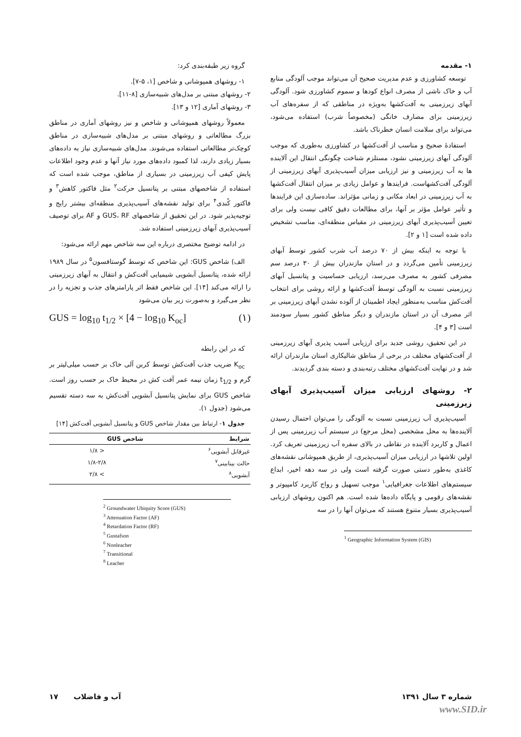۱- مقدمه
توسعه کشاورزی و عدم مدیریت صحیح آن می‌تواند موجب آلودگی منابع آب و خاک ناشی از مصرف انواع کودها و سموم کشاورزی شود. آلودگی آبهای زیرزمینی به آفت‌کشها به‌ویژه در مناطقی که از سفره‌های آب زیرزمینی برای مصارف خانگی (مخصوصاً شرب) استفاده می‌شود، می‌تواند برای سلامت انسان خطرناک باشد.
استفادهٔ صحیح و مناسب از آفت‌کشها در کشاورزی به‌طوری که موجب آلودگی آبهای زیرزمینی نشود، مستلزم شناخت چگونگی انتقال این آلاینده ها به آب زیرزمینی و نیز ارزیابی میزان آسیب‌پذیری آبهای زیرزمینی از آلودگی آفت‌کشهاست. فرایندها و عوامل زیادی بر میزان انتقال آفت‌کشها به آب زیرزمینی در ابعاد مکانی و زمانی مؤثراند. ساده‌سازی این فرایندها و تأثیر عوامل مؤثر بر آنها، برای مطالعات دقیق کافی نیست ولی برای تعیین آسیب‌پذیری آبهای زیرزمینی در مقیاس منطقه‌ای، مناسب تشخیص داده شده است [۱ و ۲].
با توجه به اینکه بیش از ۷۰ درصد آب شرب کشور توسط آبهای زیرزمینی تأمین می‌گردد و در استان مازندران بیش از ۳۰ درصد سم مصرفی کشور به مصرف می‌رسد، ارزیابی حساسیت و پتانسیل آبهای زیرزمینی نسبت به آلودگی توسط آفت‌کشها و ارائه روشی برای انتخاب آفت‌کش مناسب به‌منظور ایجاد اطمینان از آلوده نشدن آبهای زیرزمینی بر اثر مصرف آن در استان مازندران و دیگر مناطق کشور بسیار سودمند است [۳ و ۴].
در این تحقیق، روشی جدید برای ارزیابی آسیب پذیری آبهای زیرزمینی از آفت‌کشهای مختلف در برخی از مناطق شالیکاری استان مازندران ارائه شد و در نهایت آفت‌کشهای مختلف رتبه‌بندی و دسته بندی گردیدند.
۲- روشهای ارزیابی میزان آسیب‌پذیری آبهای زیرزمینی
آسیب‌پذیری آب زیرزمینی نسبت به آلودگی را می‌توان احتمال رسیدن آلاینده‌ها به محل مشخصی (محل مرجع) در سیستم آب زیرزمینی پس از اعمال و کاربرد آلاینده در نقاطی در بالای سفره آب زیرزمینی تعریف کرد. اولین تلاشها در ارزیابی میزان آسیب‌پذیری، از طریق همپوشانی نقشه‌های کاغذی به‌طور دستی صورت گرفته است ولی در سه دهه اخیر، ابداع سیستم‌های اطلاعات جغرافیایی<sup>۱</sup> موجب تسهیل و رواج کاربرد کامپیوتر و نقشه‌های رقومی و پایگاه داده‌ها شده است. هم اکنون روشهای ارزیابی آسیب‌پذیری بسیار متنوع هستند که می‌توان آنها را در سه
<sup>1</sup> Geographic Information System (GIS)
گروه زیر طبقه‌بندی کرد:
۱- روشهای همپوشانی و شاخص [۱، ۵-۷].
۲- روشهای مبتنی بر مدل‌های شبیه‌سازی [۸-۱۱].
۳- روشهای آماری [۱۲ و ۱۳].
معمولاً روشهای همپوشانی و شاخص و نیز روشهای آماری در مناطق بزرگ مطالعاتی و روشهای مبتنی بر مدل‌های شبیه‌سازی در مناطق کوچک‌تر مطالعاتی استفاده می‌شوند. مدل‌های شبیه‌سازی نیاز به داده‌های بسیار زیادی دارند، لذا کمبود داده‌های مورد نیاز آنها و عدم وجود اطلاعات پایش کیفی آب زیرزمینی در بسیاری از مناطق، موجب شده است که استفاده از شاخصهای مبتنی بر پتانسیل حرکت<sup>۲</sup> مثل فاکتور کاهش<sup>۳</sup> و فاکتور کُندی<sup>۴</sup> برای تولید نقشه‌های آسیب‌پذیری منطقه‌ای بیشتر رایج و توجیه‌پذیر شود. در این تحقیق از شاخصهای GUS، RF و AF برای توصیف آسیب‌پذیری آبهای زیرزمینی استفاده شد.
در ادامه توضیح مختصری درباره این سه شاخص مهم ارائه می‌شود:
الف) شاخص GUS: این شاخص که توسط گوستافسون<sup>۵</sup> در سال ۱۹۸۹ ارائه شده، پتانسیل آبشویی شیمیایی آفت‌کش و انتقال به آبهای زیرزمینی را ارائه می‌کند [۱۴]. این شاخص فقط اثر پارامترهای جذب و تجزیه را در نظر می‌گیرد و به‌صورت زیر بیان می‌شود
GUS = log<sub>10</sub> t<sub>1/2</sub> × [4 − log<sub>10</sub> K<sub>oc</sub>] (۱)
که در این رابطه
K<sub>oc</sub> ضریب جذب آفت‌کش توسط کربن آلی خاک بر حسب میلی‌لیتر بر گرم و t<sub>1/2</sub> زمان نیمه عمر آفت کش در محیط خاک بر حسب روز است. شاخص GUS برای نمایش پتانسیل آبشویی آفت‌کش به سه دسته تقسیم می‌شود (جدول ۱).
جدول ۱- ارتباط بین مقدار شاخص GUS و پتانسیل آبشویی آفت‌کش [۱۴]
| شرایط | شاخص GUS |
| --- | --- |
| غیرقابل آبشویی<sup>۶</sup> | < ۱/۸ |
| حالت بینابینی<sup>۷</sup> | ۱/۸-۲/۸ |
| آبشویی<sup>۸</sup> | > ۲/۸ |
<sup>2</sup> Groundwater Ubiquity Score (GUS)
<sup>3</sup> Attenuation Factor (AF)
<sup>4</sup> Retardation Factor (RF)
<sup>5</sup> Gustafson
<sup>6</sup> Nonleacher
<sup>7</sup> Transitional
<sup>8</sup> Leacher
شماره ۳ سال ۱۳۹۱ آب و فاضلاب ۱۷
www.SID.ir